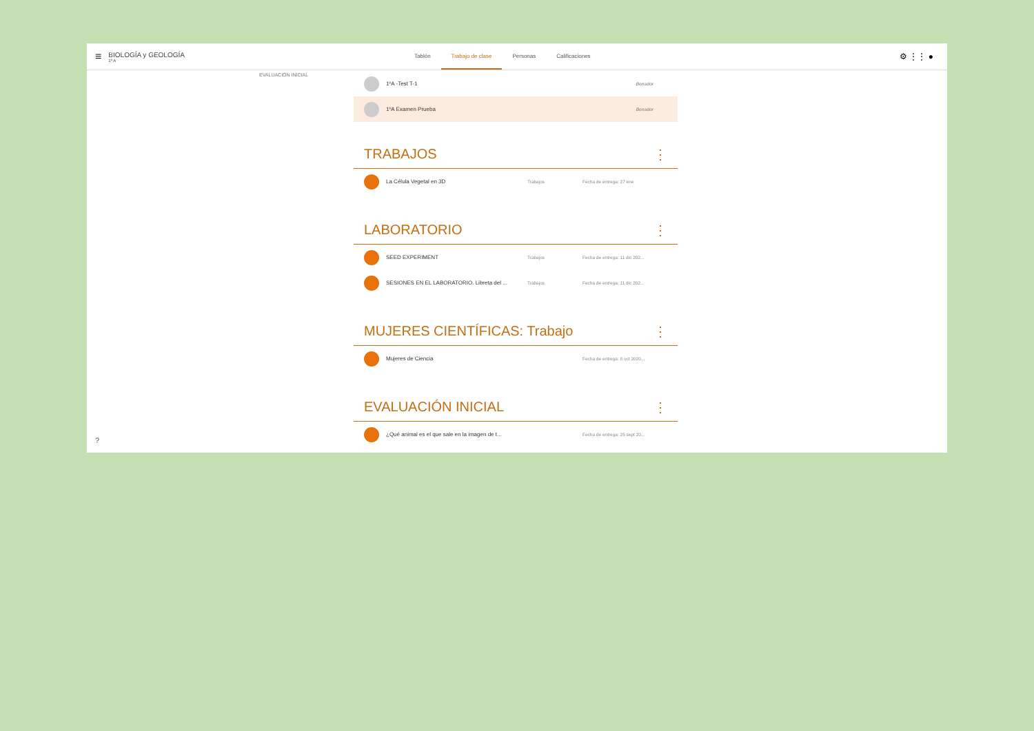≡
BIOLOGÍA y GEOLOGÍA
1º A
Tablón Trabajo de clase Personas Calificaciones
⚙ ⋮⋮ ●
EVALUACIÓN INICIAL
1ºA -Test T-1 Borrador
1ºA Examen Prueba Borrador
TRABAJOS ⋮
La Célula Vegetal en 3D Trabajos Fecha de entrega: 27 ene
LABORATORIO ⋮
SEED EXPERIMENT Trabajos Fecha de entrega: 11 dic 202...
SESIONES EN EL LABORATORIO. Libreta del ... Trabajos Fecha de entrega: 11 dic 202...
MUJERES CIENTÍFICAS: Trabajo ⋮
Mujeres de Ciencia Fecha de entrega: 8 oct 2020...
EVALUACIÓN INICIAL ⋮
¿Qué animal es el que sale en la imagen de t... Fecha de entrega: 25 sept 20...
?